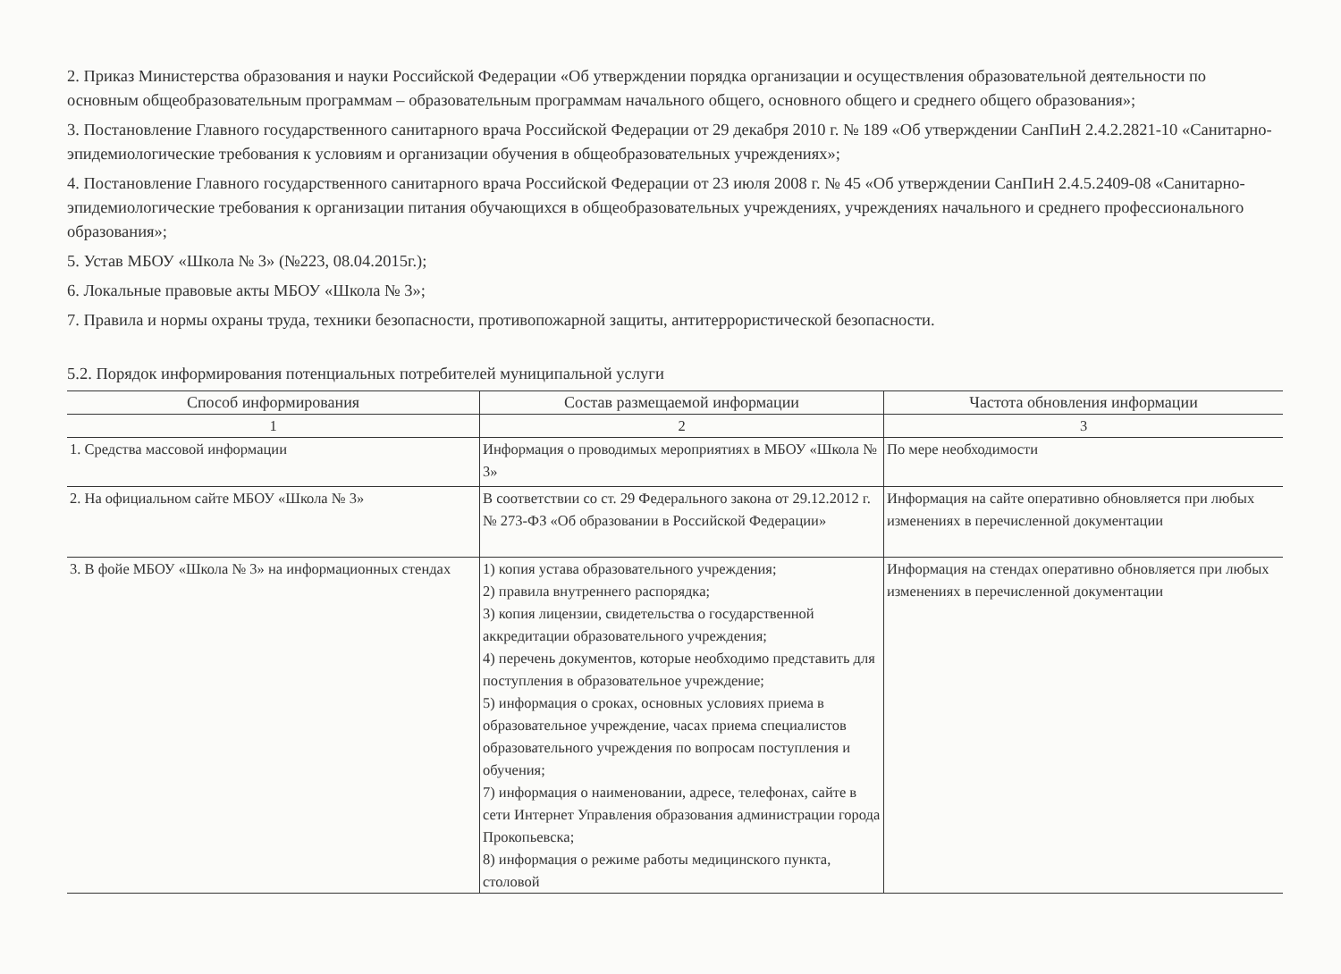2. Приказ Министерства образования и науки Российской Федерации «Об утверждении порядка организации и осуществления образовательной деятельности по основным общеобразовательным программам – образовательным программам начального общего, основного общего и среднего общего образования»;
3. Постановление Главного государственного санитарного врача Российской Федерации от 29 декабря 2010 г. № 189 «Об утверждении СанПиН 2.4.2.2821-10 «Санитарно-эпидемиологические требования к условиям и организации обучения в общеобразовательных учреждениях»;
4. Постановление Главного государственного санитарного врача Российской Федерации от 23 июля 2008 г. № 45 «Об утверждении СанПиН 2.4.5.2409-08 «Санитарно-эпидемиологические требования к организации питания обучающихся в общеобразовательных учреждениях, учреждениях начального и среднего профессионального образования»;
5. Устав МБОУ «Школа № 3» (№223, 08.04.2015г.);
6. Локальные правовые акты МБОУ «Школа № 3»;
7. Правила и нормы охраны труда, техники безопасности, противопожарной защиты, антитеррористической безопасности.
5.2. Порядок информирования потенциальных потребителей муниципальной услуги
| Способ информирования | Состав размещаемой информации | Частота обновления информации |
| --- | --- | --- |
| 1 | 2 | 3 |
| 1. Средства массовой информации | Информация о проводимых мероприятиях в МБОУ «Школа № 3» | По мере необходимости |
| 2. На официальном сайте МБОУ «Школа № 3» | В соответствии со ст. 29 Федерального закона от 29.12.2012 г. № 273-ФЗ «Об образовании в Российской Федерации» | Информация на сайте оперативно обновляется при любых изменениях в перечисленной документации |
| 3. В фойе МБОУ «Школа № 3» на информационных стендах | 1) копия устава образовательного учреждения; 2) правила внутреннего распорядка; 3) копия лицензии, свидетельства о государственной аккредитации образовательного учреждения; 4) перечень документов, которые необходимо представить для поступления в образовательное учреждение; 5) информация о сроках, основных условиях приема в образовательное учреждение, часах приема специалистов образовательного учреждения по вопросам поступления и обучения; 7) информация о наименовании, адресе, телефонах, сайте в сети Интернет Управления образования администрации города Прокопьевска; 8) информация о режиме работы медицинского пункта, столовой | Информация на стендах оперативно обновляется при любых изменениях в перечисленной документации |